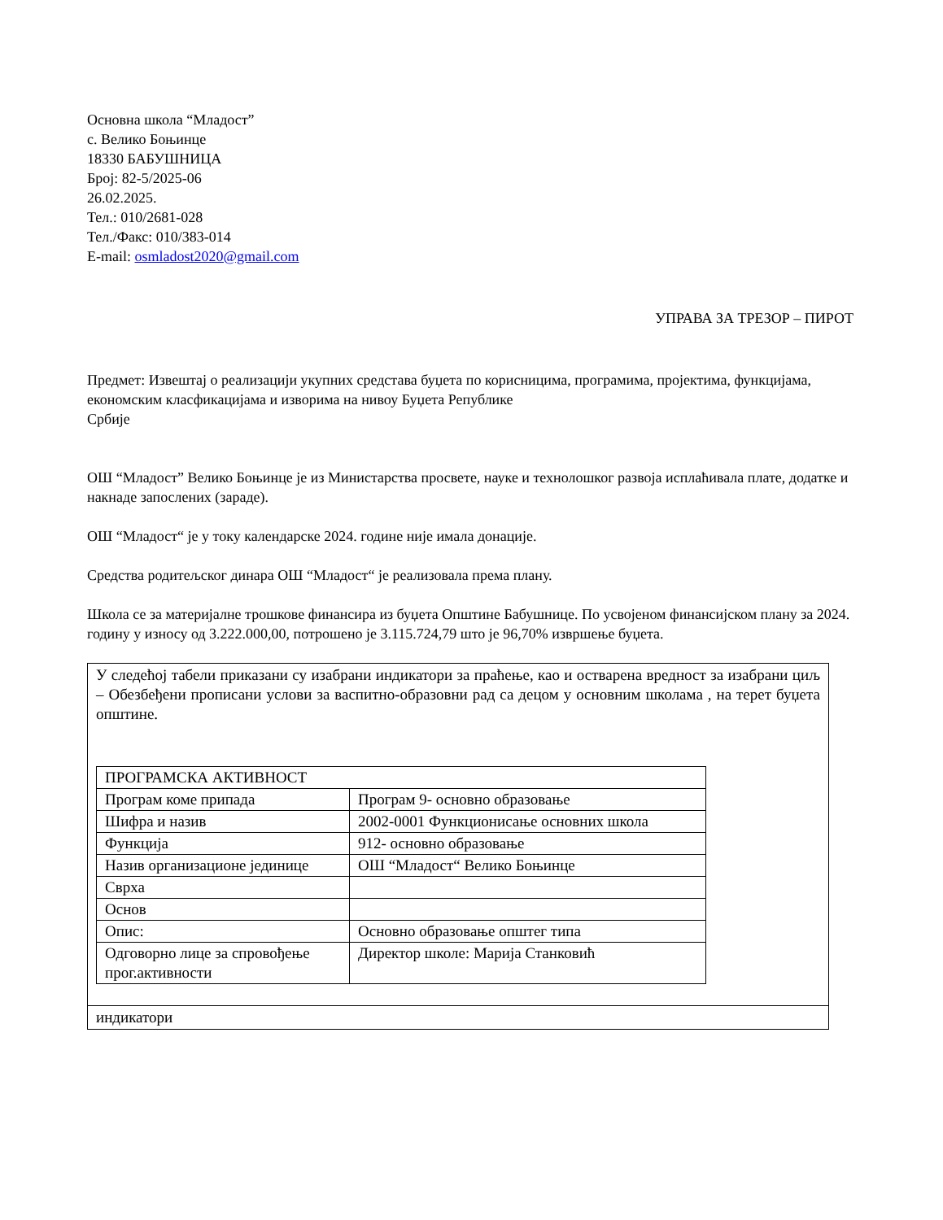Основна школа “Младост”
с. Велико Бoњинце
18330 БАБУШНИЦА
Број: 82-5/2025-06
26.02.2025.
Тел.: 010/2681-028
Тел./Факс: 010/383-014
E-mail: osmladost2020@gmail.com
УПРАВА ЗА ТРЕЗОР – ПИРОТ
Предмет: Извештај о реализацији укупних средстава буџета по корисницима, програмима, пројектима, функцијама, економским класфикацијама и изворима на нивоу Буџета Републике
Србије
ОШ “Младост” Велико Бoњинце је из Министарства просвете, науке и технолошког развоја исплаћивала плате, додатке и накнаде запослених (зараде).
ОШ “Младост“ је у току календарске 2024. године није имала донације.
Средства родитељског динара ОШ “Младост“ је реализовала према плану.
Школа се за материјалне трошкове финансира из буџета Општине Бабушнице. По усвојеном финансијском плану за 2024. годину у износу од 3.222.000,00, потрошено је 3.115.724,79 што је 96,70% извршење буџета.
У следећој табели приказани су изабрани индикатори за праћење, као и остварена вредност за изабрани циљ – Обезбеђени прописани услови за васпитно-образовни рад са децом у основним школама , на терет буџета општине.
| ПРОГРАМСКА АКТИВНОСТ | |
| Програм коме припада | Програм 9- основно образовање |
| Шифра и назив | 2002-0001 Функционисање основних школа |
| Функција | 912- основно обрaзовање |
| Назив организационе јединице | ОШ “Младост“ Велико Бoњинце |
| Сврха | |
| Основ | |
| Опис: | Основно образовање општег типа |
| Одговорно лице за спровођење прог.активности | Директор школе: Марија Станковић |
индикатори